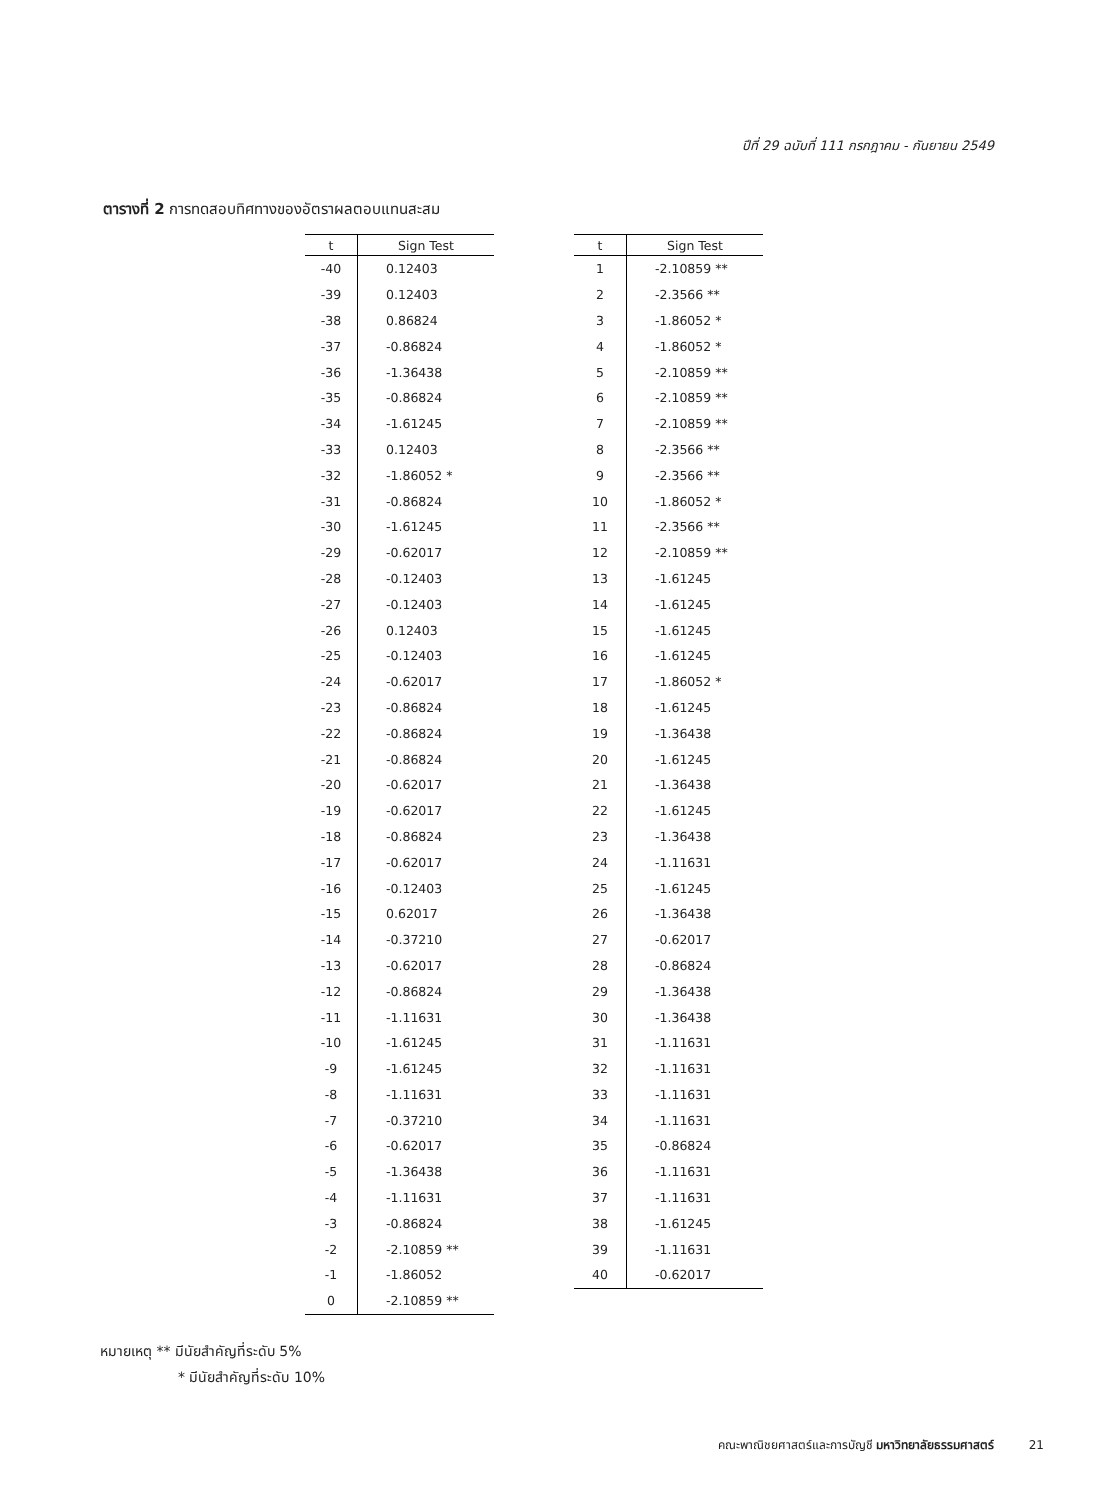ปีที่ 29 ฉบับที่ 111 กรกฎาคม - กันยายน 2549
ตารางที่ 2 การทดสอบทิศทางของอัตราผลตอบแทนสะสม
| t | Sign Test |
| --- | --- |
| -40 | 0.12403 |
| -39 | 0.12403 |
| -38 | 0.86824 |
| -37 | -0.86824 |
| -36 | -1.36438 |
| -35 | -0.86824 |
| -34 | -1.61245 |
| -33 | 0.12403 |
| -32 | -1.86052 * |
| -31 | -0.86824 |
| -30 | -1.61245 |
| -29 | -0.62017 |
| -28 | -0.12403 |
| -27 | -0.12403 |
| -26 | 0.12403 |
| -25 | -0.12403 |
| -24 | -0.62017 |
| -23 | -0.86824 |
| -22 | -0.86824 |
| -21 | -0.86824 |
| -20 | -0.62017 |
| -19 | -0.62017 |
| -18 | -0.86824 |
| -17 | -0.62017 |
| -16 | -0.12403 |
| -15 | 0.62017 |
| -14 | -0.37210 |
| -13 | -0.62017 |
| -12 | -0.86824 |
| -11 | -1.11631 |
| -10 | -1.61245 |
| -9 | -1.61245 |
| -8 | -1.11631 |
| -7 | -0.37210 |
| -6 | -0.62017 |
| -5 | -1.36438 |
| -4 | -1.11631 |
| -3 | -0.86824 |
| -2 | -2.10859 ** |
| -1 | -1.86052 |
| 0 | -2.10859 ** |
| t | Sign Test |
| --- | --- |
| 1 | -2.10859 ** |
| 2 | -2.3566 ** |
| 3 | -1.86052 * |
| 4 | -1.86052 * |
| 5 | -2.10859 ** |
| 6 | -2.10859 ** |
| 7 | -2.10859 ** |
| 8 | -2.3566 ** |
| 9 | -2.3566 ** |
| 10 | -1.86052 * |
| 11 | -2.3566 ** |
| 12 | -2.10859 ** |
| 13 | -1.61245 |
| 14 | -1.61245 |
| 15 | -1.61245 |
| 16 | -1.61245 |
| 17 | -1.86052 * |
| 18 | -1.61245 |
| 19 | -1.36438 |
| 20 | -1.61245 |
| 21 | -1.36438 |
| 22 | -1.61245 |
| 23 | -1.36438 |
| 24 | -1.11631 |
| 25 | -1.61245 |
| 26 | -1.36438 |
| 27 | -0.62017 |
| 28 | -0.86824 |
| 29 | -1.36438 |
| 30 | -1.36438 |
| 31 | -1.11631 |
| 32 | -1.11631 |
| 33 | -1.11631 |
| 34 | -1.11631 |
| 35 | -0.86824 |
| 36 | -1.11631 |
| 37 | -1.11631 |
| 38 | -1.61245 |
| 39 | -1.11631 |
| 40 | -0.62017 |
หมายเหตุ ** มีนัยสำคัญที่ระดับ 5%
* มีนัยสำคัญที่ระดับ 10%
คณะพาณิชยศาสตร์และการบัญชี มหาวิทยาลัยธรรมศาสตร์ 21